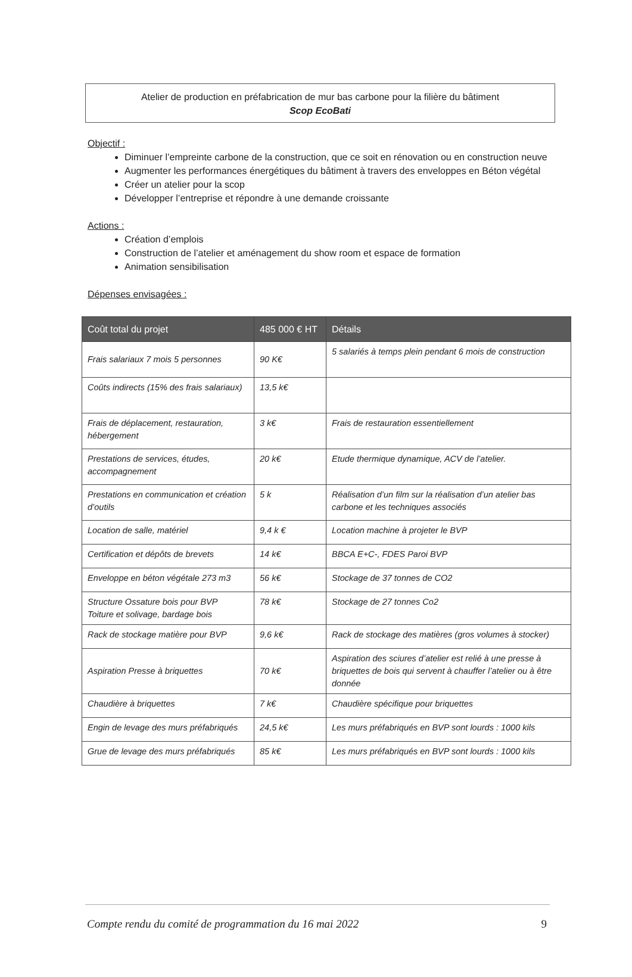Atelier de production en préfabrication de mur bas carbone pour la filière du bâtiment
Scop EcoBati
Objectif :
Diminuer l’empreinte carbone de la construction, que ce soit en rénovation ou en construction neuve
Augmenter les performances énergétiques du bâtiment à travers des enveloppes en Béton végétal
Créer un atelier pour la scop
Développer l’entreprise et répondre à une demande croissante
Actions :
Création d’emplois
Construction de l’atelier et aménagement du show room et espace de formation
Animation sensibilisation
Dépenses envisagées :
| Coût total du projet | 485 000 € HT | Détails |
| --- | --- | --- |
| Frais salariaux 7 mois 5 personnes | 90 K€ | 5 salariés à temps plein pendant 6 mois de construction |
| Coûts indirects (15% des frais salariaux) | 13,5 k€ | |
| Frais de déplacement, restauration, hébergement | 3 k€ | Frais de restauration essentiellement |
| Prestations de services, études, accompagnement | 20 k€ | Etude thermique dynamique, ACV de l’atelier. |
| Prestations en communication et création d’outils | 5 k | Réalisation d’un film sur la réalisation d’un atelier bas carbone et les techniques associés |
| Location de salle, matériel | 9,4 k € | Location machine à projeter le BVP |
| Certification et dépôts de brevets | 14 k€ | BBCA E+C-, FDES Paroi BVP |
| Enveloppe en béton végétale 273 m3 | 56 k€ | Stockage de 37 tonnes de CO2 |
| Structure Ossature bois pour BVP Toiture et solivage, bardage bois | 78 k€ | Stockage de 27 tonnes Co2 |
| Rack de stockage matière pour BVP | 9,6 k€ | Rack de stockage des matières (gros volumes à stocker) |
| Aspiration Presse à briquettes | 70 k€ | Aspiration des sciures d’atelier est relié à une presse à briquettes de bois qui servent à chauffer l’atelier ou à être donnée |
| Chaudière à briquettes | 7 k€ | Chaudière spécifique pour briquettes |
| Engin de levage des murs préfabriqués | 24,5 k€ | Les murs préfabriqués en BVP sont lourds : 1000 kils |
| Grue de levage des murs préfabriqués | 85 k€ | Les murs préfabriqués en BVP sont lourds : 1000 kils |
Compte rendu du comité de programmation du 16 mai 2022 9